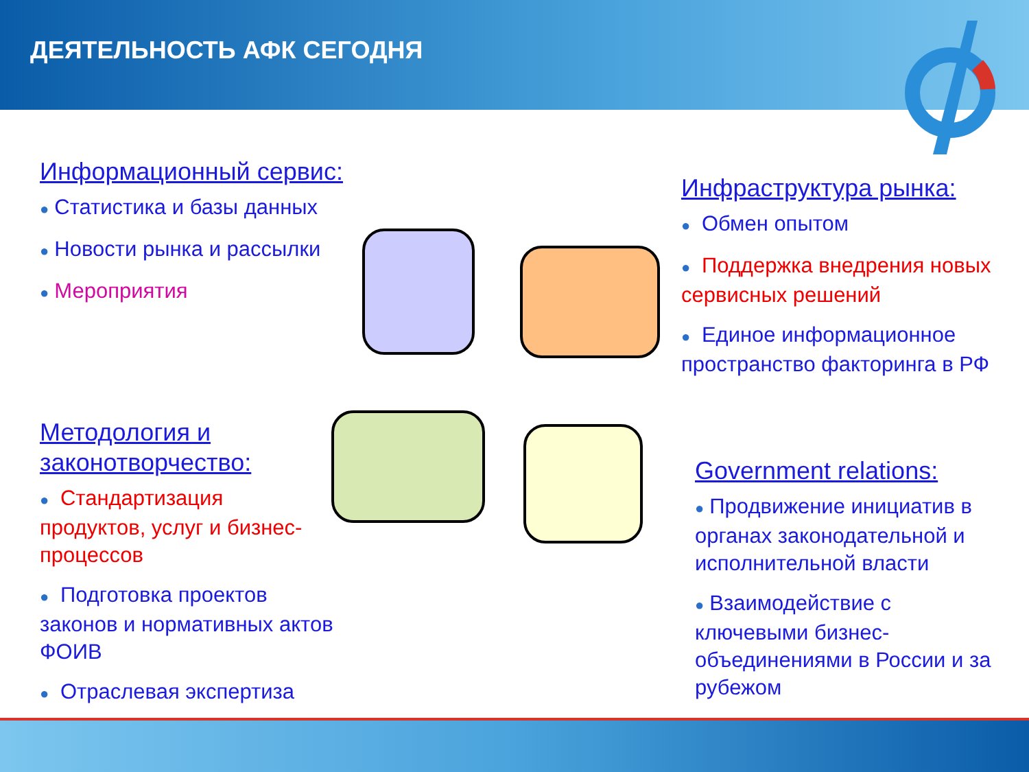ДЕЯТЕЛЬНОСТЬ АФК СЕГОДНЯ
Информационный сервис:
● Статистика и базы данных
● Новости рынка и рассылки
● Мероприятия
Методология и законотворчество:
● Стандартизация продуктов, услуг и бизнес-процессов
● Подготовка проектов законов и нормативных актов ФОИВ
● Отраслевая экспертиза
Инфраструктура рынка:
● Обмен опытом
● Поддержка внедрения новых сервисных решений
● Единое информационное пространство факторинга в РФ
Government relations:
● Продвижение инициатив в органах законодательной и исполнительной власти
● Взаимодействие с ключевыми бизнес-объединениями в России и за рубежом